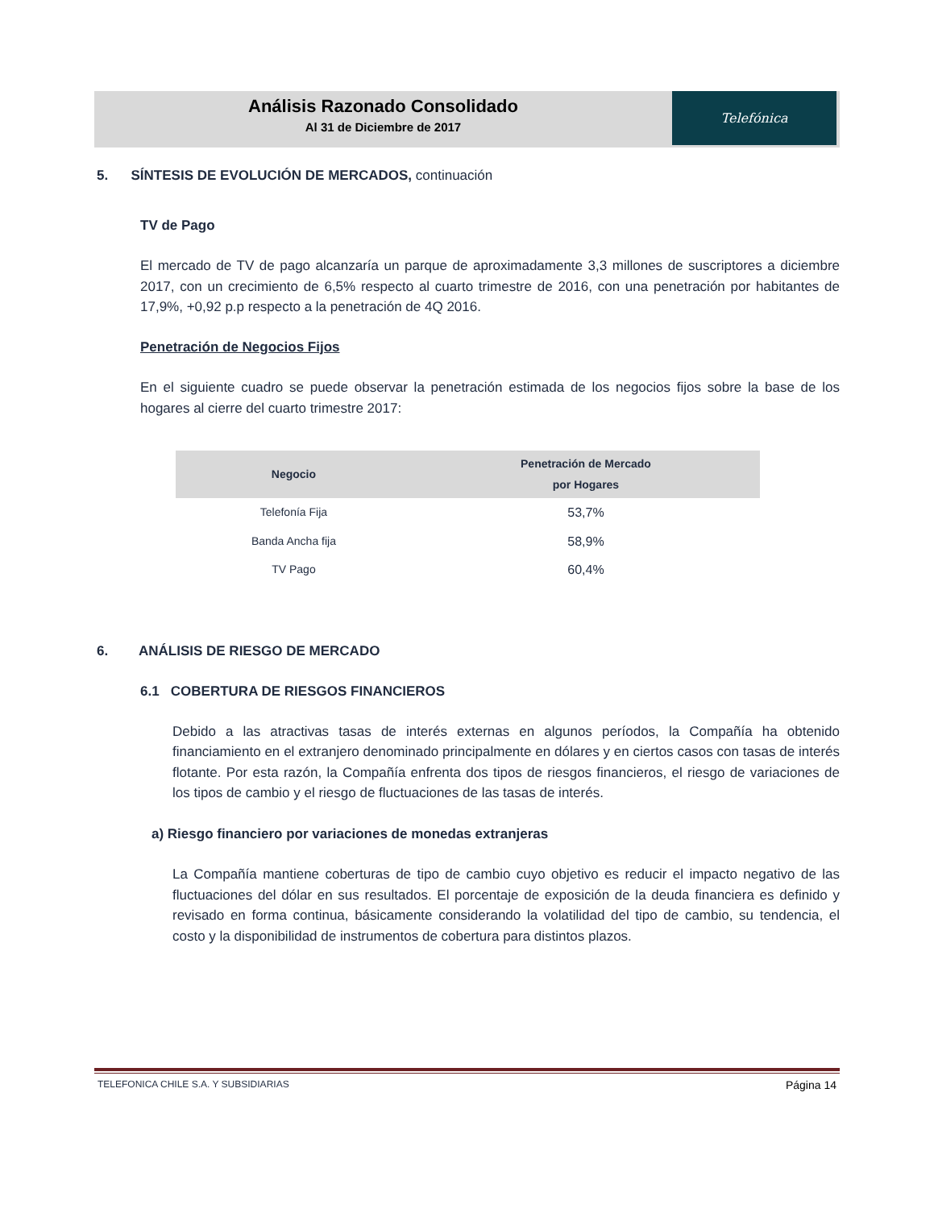Análisis Razonado Consolidado
Al 31 de Diciembre de 2017
Telefónica
5. SÍNTESIS DE EVOLUCIÓN DE MERCADOS, continuación
TV de Pago
El mercado de TV de pago alcanzaría un parque de aproximadamente 3,3 millones de suscriptores a diciembre 2017, con un crecimiento de 6,5% respecto al cuarto trimestre de 2016, con una penetración por habitantes de 17,9%, +0,92 p.p respecto a la penetración de 4Q 2016.
Penetración de Negocios Fijos
En el siguiente cuadro se puede observar la penetración estimada de los negocios fijos sobre la base de los hogares al cierre del cuarto trimestre 2017:
| Negocio | Penetración de Mercado por Hogares |
| --- | --- |
| Telefonía Fija | 53,7% |
| Banda Ancha fija | 58,9% |
| TV Pago | 60,4% |
6. ANÁLISIS DE RIESGO DE MERCADO
6.1 COBERTURA DE RIESGOS FINANCIEROS
Debido a las atractivas tasas de interés externas en algunos períodos, la Compañía ha obtenido financiamiento en el extranjero denominado principalmente en dólares y en ciertos casos con tasas de interés flotante. Por esta razón, la Compañía enfrenta dos tipos de riesgos financieros, el riesgo de variaciones de los tipos de cambio y el riesgo de fluctuaciones de las tasas de interés.
a) Riesgo financiero por variaciones de monedas extranjeras
La Compañía mantiene coberturas de tipo de cambio cuyo objetivo es reducir el impacto negativo de las fluctuaciones del dólar en sus resultados. El porcentaje de exposición de la deuda financiera es definido y revisado en forma continua, básicamente considerando la volatilidad del tipo de cambio, su tendencia, el costo y la disponibilidad de instrumentos de cobertura para distintos plazos.
TELEFONICA CHILE S.A. Y SUBSIDIARIAS Página 14